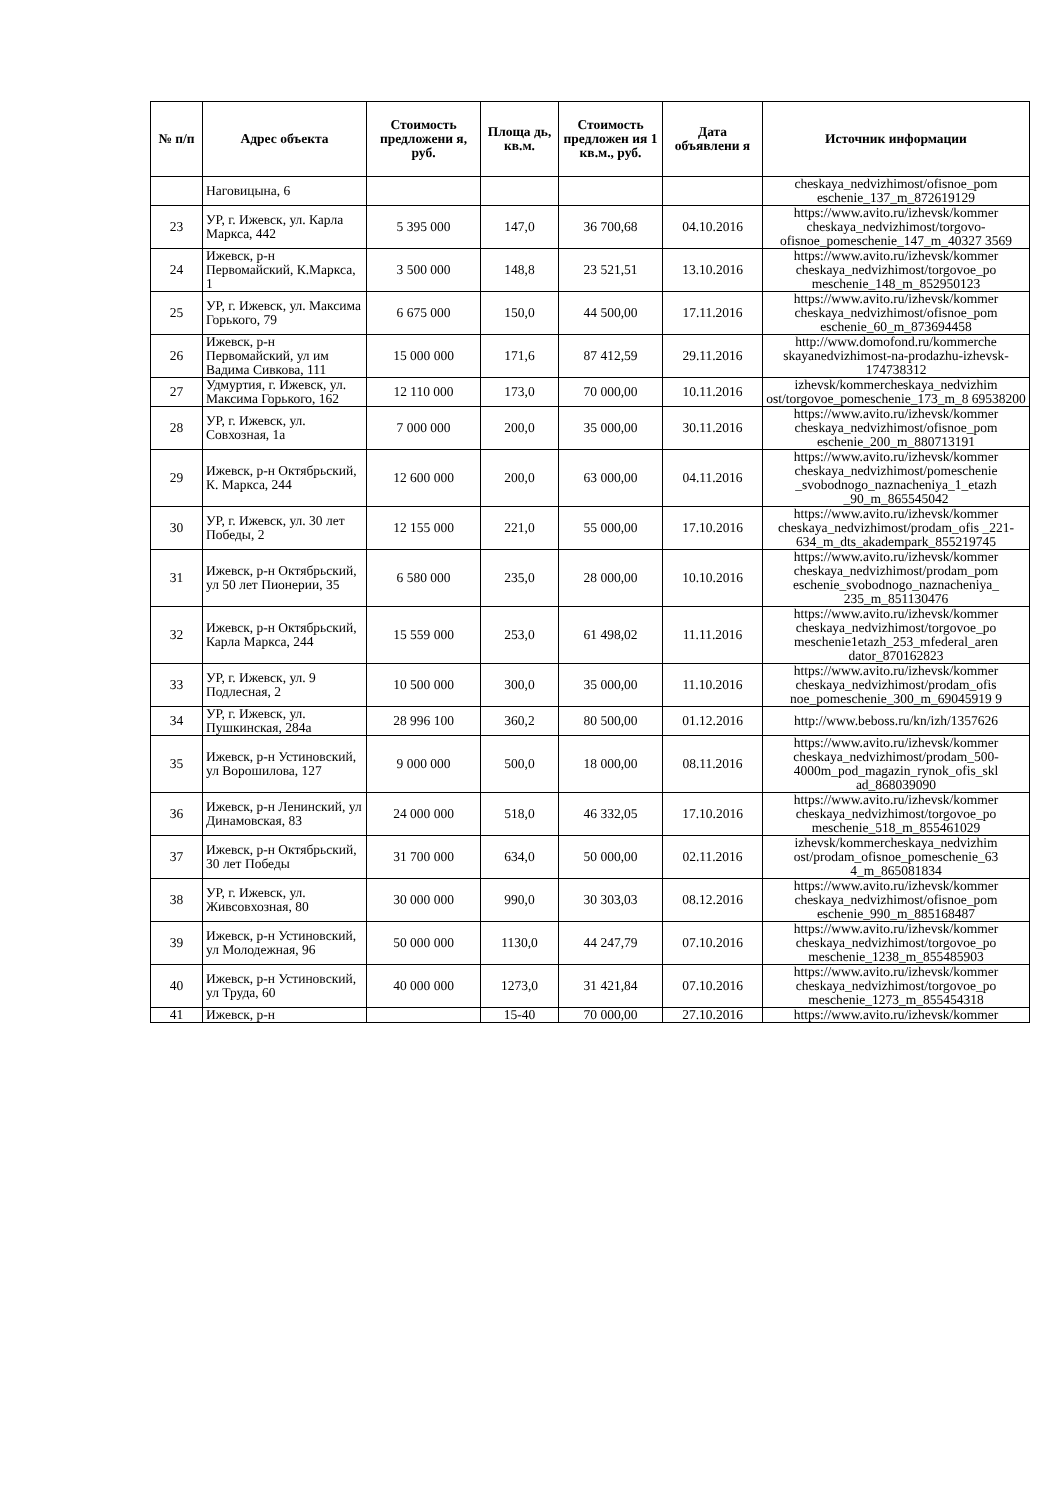| № п/п | Адрес объекта | Стоимость предложени я, руб. | Площа дь, кв.м. | Стоимость предложен ия 1 кв.м., руб. | Дата объявлени я | Источник информации |
| --- | --- | --- | --- | --- | --- | --- |
| | Наговицына, 6 | | | | | cheskaya_nedvizhimost/ofisnoe_pom eschenie_137_m_872619129 |
| 23 | УР, г. Ижевск, ул. Карла Маркса, 442 | 5 395 000 | 147,0 | 36 700,68 | 04.10.2016 | https://www.avito.ru/izhevsk/kommer cheskaya_nedvizhimost/torgovo-ofisnoe_pomeschenie_147_m_40327 3569 |
| 24 | Ижевск, р-н Первомайский, К.Маркса, 1 | 3 500 000 | 148,8 | 23 521,51 | 13.10.2016 | https://www.avito.ru/izhevsk/kommer cheskaya_nedvizhimost/torgovoe_po meschenie_148_m_852950123 |
| 25 | УР, г. Ижевск, ул. Максима Горького, 79 | 6 675 000 | 150,0 | 44 500,00 | 17.11.2016 | https://www.avito.ru/izhevsk/kommer cheskaya_nedvizhimost/ofisnoe_pom eschenie_60_m_873694458 |
| 26 | Ижевск, р-н Первомайский, ул им Вадима Сивкова, 111 | 15 000 000 | 171,6 | 87 412,59 | 29.11.2016 | http://www.domofond.ru/kommerche skayanedvizhimost-na-prodazhu-izhevsk-174738312 |
| 27 | Удмуртия, г. Ижевск, ул. Максима Горького, 162 | 12 110 000 | 173,0 | 70 000,00 | 10.11.2016 | izhevsk/kommercheskaya_nedvizhim ost/torgovoe_pomeschenie_173_m_8 69538200 |
| 28 | УР, г. Ижевск, ул. Совхозная, 1а | 7 000 000 | 200,0 | 35 000,00 | 30.11.2016 | https://www.avito.ru/izhevsk/kommer cheskaya_nedvizhimost/ofisnoe_pom eschenie_200_m_880713191 |
| 29 | Ижевск, р-н Октябрьский, К. Маркса, 244 | 12 600 000 | 200,0 | 63 000,00 | 04.11.2016 | https://www.avito.ru/izhevsk/kommer cheskaya_nedvizhimost/pomeschenie _svobodnogo_naznacheniya_1_etazh _90_m_865545042 |
| 30 | УР, г. Ижевск, ул. 30 лет Победы, 2 | 12 155 000 | 221,0 | 55 000,00 | 17.10.2016 | https://www.avito.ru/izhevsk/kommer cheskaya_nedvizhimost/prodam_ofis _221- 634_m_dts_akadempark_855219745 |
| 31 | Ижевск, р-н Октябрьский, ул 50 лет Пионерии, 35 | 6 580 000 | 235,0 | 28 000,00 | 10.10.2016 | https://www.avito.ru/izhevsk/kommer cheskaya_nedvizhimost/prodam_pom eschenie_svobodnogo_naznacheniya_ 235_m_851130476 |
| 32 | Ижевск, р-н Октябрьский, Карла Маркса, 244 | 15 559 000 | 253,0 | 61 498,02 | 11.11.2016 | https://www.avito.ru/izhevsk/kommer cheskaya_nedvizhimost/torgovoe_po meschenie1etazh_253_mfederal_aren dator_870162823 |
| 33 | УР, г. Ижевск, ул. 9 Подлесная, 2 | 10 500 000 | 300,0 | 35 000,00 | 11.10.2016 | https://www.avito.ru/izhevsk/kommer cheskaya_nedvizhimost/prodam_ofis noe_pomeschenie_300_m_69045919 9 |
| 34 | УР, г. Ижевск, ул. Пушкинская, 284а | 28 996 100 | 360,2 | 80 500,00 | 01.12.2016 | http://www.beboss.ru/kn/izh/1357626 |
| 35 | Ижевск, р-н Устиновский, ул Ворошилова, 127 | 9 000 000 | 500,0 | 18 000,00 | 08.11.2016 | https://www.avito.ru/izhevsk/kommer cheskaya_nedvizhimost/prodam_500-4000m_pod_magazin_rynok_ofis_skl ad_868039090 |
| 36 | Ижевск, р-н Ленинский, ул Динамовская, 83 | 24 000 000 | 518,0 | 46 332,05 | 17.10.2016 | https://www.avito.ru/izhevsk/kommer cheskaya_nedvizhimost/torgovoe_po meschenie_518_m_855461029 |
| 37 | Ижевск, р-н Октябрьский, 30 лет Победы | 31 700 000 | 634,0 | 50 000,00 | 02.11.2016 | izhevsk/kommercheskaya_nedvizhim ost/prodam_ofisnoe_pomeschenie_63 4_m_865081834 |
| 38 | УР, г. Ижевск, ул. Живсовхозная, 80 | 30 000 000 | 990,0 | 30 303,03 | 08.12.2016 | https://www.avito.ru/izhevsk/kommer cheskaya_nedvizhimost/ofisnoe_pom eschenie_990_m_885168487 |
| 39 | Ижевск, р-н Устиновский, ул Молодежная, 96 | 50 000 000 | 1130,0 | 44 247,79 | 07.10.2016 | https://www.avito.ru/izhevsk/kommer cheskaya_nedvizhimost/torgovoe_po meschenie_1238_m_855485903 |
| 40 | Ижевск, р-н Устиновский, ул Труда, 60 | 40 000 000 | 1273,0 | 31 421,84 | 07.10.2016 | https://www.avito.ru/izhevsk/kommer cheskaya_nedvizhimost/torgovoe_po meschenie_1273_m_855454318 |
| 41 | Ижевск, р-н | | 15-40 | 70 000,00 | 27.10.2016 | https://www.avito.ru/izhevsk/kommer |